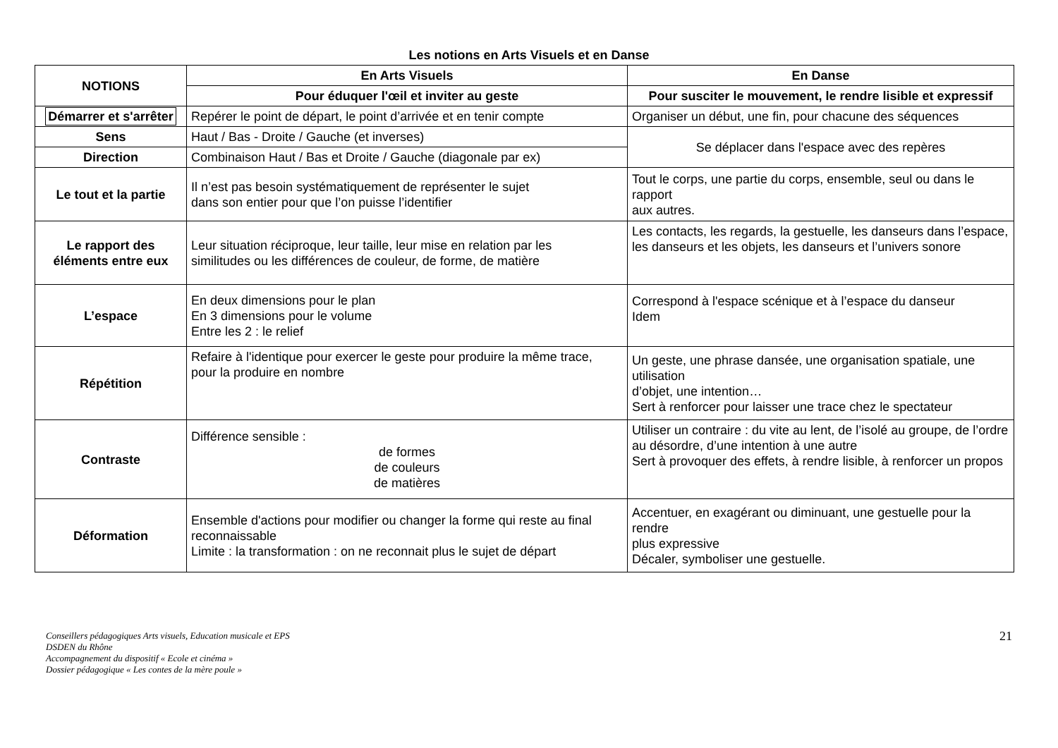Les notions en Arts Visuels et en Danse
| NOTIONS | En Arts Visuels | En Danse |
| --- | --- | --- |
| | Pour éduquer l'œil et inviter au geste | Pour susciter le mouvement, le rendre lisible et expressif |
| Démarrer et s'arrêter | Repérer le point de départ, le point d’arrivée et en tenir compte | Organiser un début, une fin, pour chacune des séquences |
| Sens | Haut / Bas - Droite / Gauche (et inverses) | Se déplacer dans l'espace avec des repères |
| Direction | Combinaison Haut / Bas et Droite / Gauche (diagonale par ex) | |
| Le tout et la partie | Il n’est pas besoin systématiquement de représenter le sujet dans son entier pour que l’on puisse l’identifier | Tout le corps, une partie du corps, ensemble, seul ou dans le rapport aux autres. |
| Le rapport des éléments entre eux | Leur situation réciproque, leur taille, leur mise en relation par les similitudes ou les différences de couleur, de forme, de matière | Les contacts, les regards, la gestuelle, les danseurs dans l’espace, les danseurs et les objets, les danseurs et l’univers sonore |
| L’espace | En deux dimensions pour le plan En 3 dimensions pour le volume Entre les 2 : le relief | Correspond à l'espace scénique et à l’espace du danseur Idem |
| Répétition | Refaire à l'identique pour exercer le geste pour produire la même trace, pour la produire en nombre | Un geste, une phrase dansée, une organisation spatiale, une utilisation d’objet, une intention… Sert à renforcer pour laisser une trace chez le spectateur |
| Contraste | Différence sensible : de formes de couleurs de matières | Utiliser un contraire : du vite au lent, de l’isolé au groupe, de l’ordre au désordre, d’une intention à une autre Sert à provoquer des effets, à rendre lisible, à renforcer un propos |
| Déformation | Ensemble d'actions pour modifier ou changer la forme qui reste au final reconnaissable Limite : la transformation : on ne reconnait plus le sujet de départ | Accentuer, en exagérant ou diminuant, une gestuelle pour la rendre plus expressive Décaler, symboliser une gestuelle. |
21 Conseillers pédagogiques Arts visuels, Education musicale et EPS
DSDEN du Rhône
Accompagnement du dispositif « Ecole et cinéma »
Dossier pédagogique « Les contes de la mère poule »